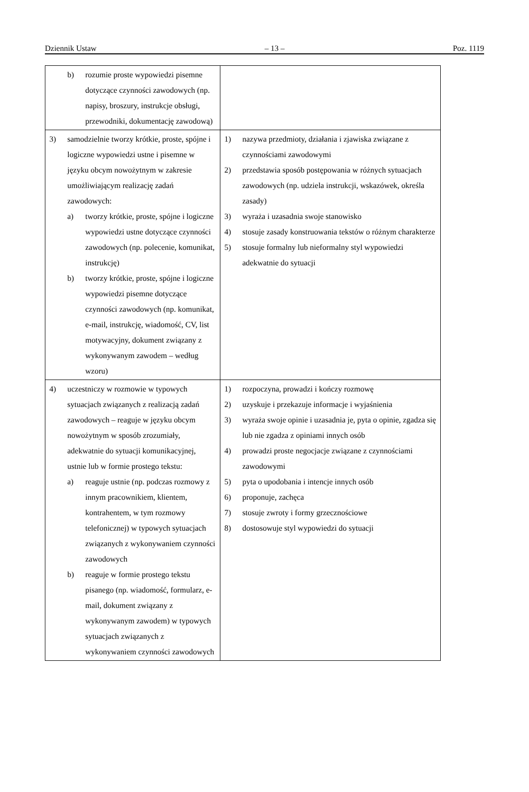Dziennik Ustaw – 13 – Poz. 1119
| b) rozumie proste wypowiedzi pisemne dotyczące czynności zawodowych (np. napisy, broszury, instrukcje obsługi, przewodniki, dokumentację zawodową) | |
| 3) samodzielnie tworzy krótkie, proste, spójne i logiczne wypowiedzi ustne i pisemne w języku obcym nowożytnym w zakresie umożliwiającym realizację zadań zawodowych: a) tworzy krótkie, proste, spójne i logiczne wypowiedzi ustne dotyczące czynności zawodowych (np. polecenie, komunikat, instrukcję) b) tworzy krótkie, proste, spójne i logiczne wypowiedzi pisemne dotyczące czynności zawodowych (np. komunikat, e-mail, instrukcję, wiadomość, CV, list motywacyjny, dokument związany z wykonywanym zawodem – według wzoru) | 1) nazywa przedmioty, działania i zjawiska związane z czynnościami zawodowymi 2) przedstawia sposób postępowania w różnych sytuacjach zawodowych (np. udziela instrukcji, wskazówek, określa zasady) 3) wyraża i uzasadnia swoje stanowisko 4) stosuje zasady konstruowania tekstów o różnym charakterze 5) stosuje formalny lub nieformalny styl wypowiedzi adekwatnie do sytuacji |
| 4) uczestniczy w rozmowie w typowych sytuacjach związanych z realizacją zadań zawodowych – reaguje w języku obcym nowożytnym w sposób zrozumiały, adekwatnie do sytuacji komunikacyjnej, ustnie lub w formie prostego tekstu: a) reaguje ustnie (np. podczas rozmowy z innym pracownikiem, klientem, kontrahentem, w tym rozmowy telefonicznej) w typowych sytuacjach związanych z wykonywaniem czynności zawodowych b) reaguje w formie prostego tekstu pisanego (np. wiadomość, formularz, e-mail, dokument związany z wykonywanym zawodem) w typowych sytuacjach związanych z wykonywaniem czynności zawodowych | 1) rozpoczyna, prowadzi i kończy rozmowę 2) uzyskuje i przekazuje informacje i wyjaśnienia 3) wyraża swoje opinie i uzasadnia je, pyta o opinie, zgadza się lub nie zgadza z opiniami innych osób 4) prowadzi proste negocjacje związane z czynnościami zawodowymi 5) pyta o upodobania i intencje innych osób 6) proponuje, zachęca 7) stosuje zwroty i formy grzecznościowe 8) dostosowuje styl wypowiedzi do sytuacji |